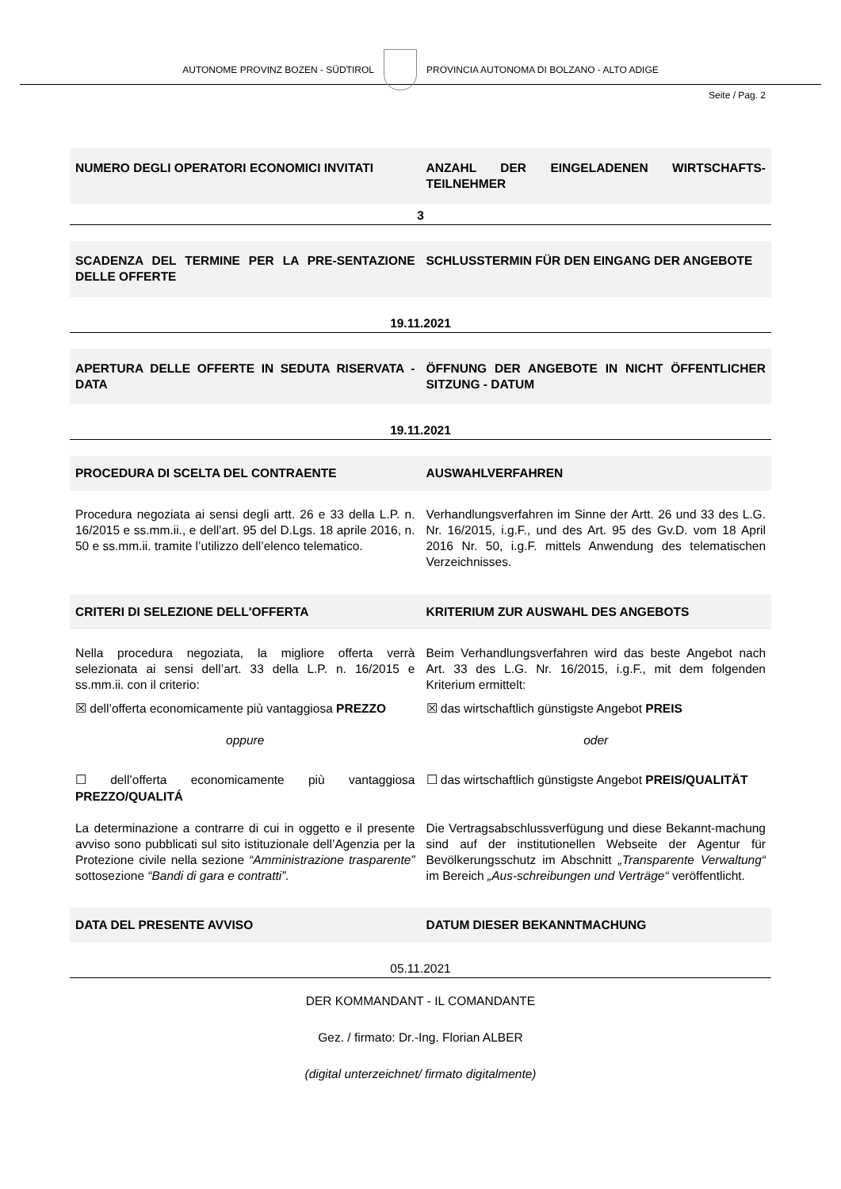AUTONOME PROVINZ BOZEN - SÜDTIROL
PROVINCIA AUTONOMA DI BOLZANO - ALTO ADIGE
Seite / Pag. 2
NUMERO DEGLI OPERATORI ECONOMICI INVITATI
ANZAHL DER EINGELADENEN WIRTSCHAFTS-TEILNEHMER
3
SCADENZA DEL TERMINE PER LA PRE-SENTAZIONE DELLE OFFERTE
SCHLUSSTERMIN FÜR DEN EINGANG DER ANGEBOTE
19.11.2021
APERTURA DELLE OFFERTE IN SEDUTA RISERVATA - DATA
ÖFFNUNG DER ANGEBOTE IN NICHT ÖFFENTLICHER SITZUNG - DATUM
19.11.2021
PROCEDURA DI SCELTA DEL CONTRAENTE
AUSWAHLVERFAHREN
Procedura negoziata ai sensi degli artt. 26 e 33 della L.P. n. 16/2015 e ss.mm.ii., e dell’art. 95 del D.Lgs. 18 aprile 2016, n. 50 e ss.mm.ii. tramite l’utilizzo dell’elenco telematico.
Verhandlungsverfahren im Sinne der Artt. 26 und 33 des L.G. Nr. 16/2015, i.g.F., und des Art. 95 des Gv.D. vom 18 April 2016 Nr. 50, i.g.F. mittels Anwendung des telematischen Verzeichnisses.
CRITERI DI SELEZIONE DELL'OFFERTA
KRITERIUM ZUR AUSWAHL DES ANGEBOTS
Nella procedura negoziata, la migliore offerta verrà selezionata ai sensi dell’art. 33 della L.P. n. 16/2015 e ss.mm.ii. con il criterio:
Beim Verhandlungsverfahren wird das beste Angebot nach Art. 33 des L.G. Nr. 16/2015, i.g.F., mit dem folgenden Kriterium ermittelt:
☒ dell’offerta economicamente più vantaggiosa PREZZO
☒ das wirtschaftlich günstigste Angebot PREIS
oppure oder
☐ dell’offerta economicamente più vantaggiosa PREZZO/QUALITÁ
☐ das wirtschaftlich günstigste Angebot PREIS/QUALITÄT
La determinazione a contrarre di cui in oggetto e il presente avviso sono pubblicati sul sito istituzionale dell’Agenzia per la Protezione civile nella sezione “Amministrazione trasparente” sottosezione “Bandi di gara e contratti”.
Die Vertragsabschlussverfügung und diese Bekannt-machung sind auf der institutionellen Webseite der Agentur für Bevölkerungsschutz im Abschnitt „Transparente Verwaltung“ im Bereich „Aus-schreibungen und Verträge“ veröffentlicht.
DATA DEL PRESENTE AVVISO DATUM DIESER BEKANNTMACHUNG
05.11.2021
DER KOMMANDANT - IL COMANDANTE
Gez. / firmato: Dr.-Ing. Florian ALBER
(digital unterzeichnet/ firmato digitalmente)